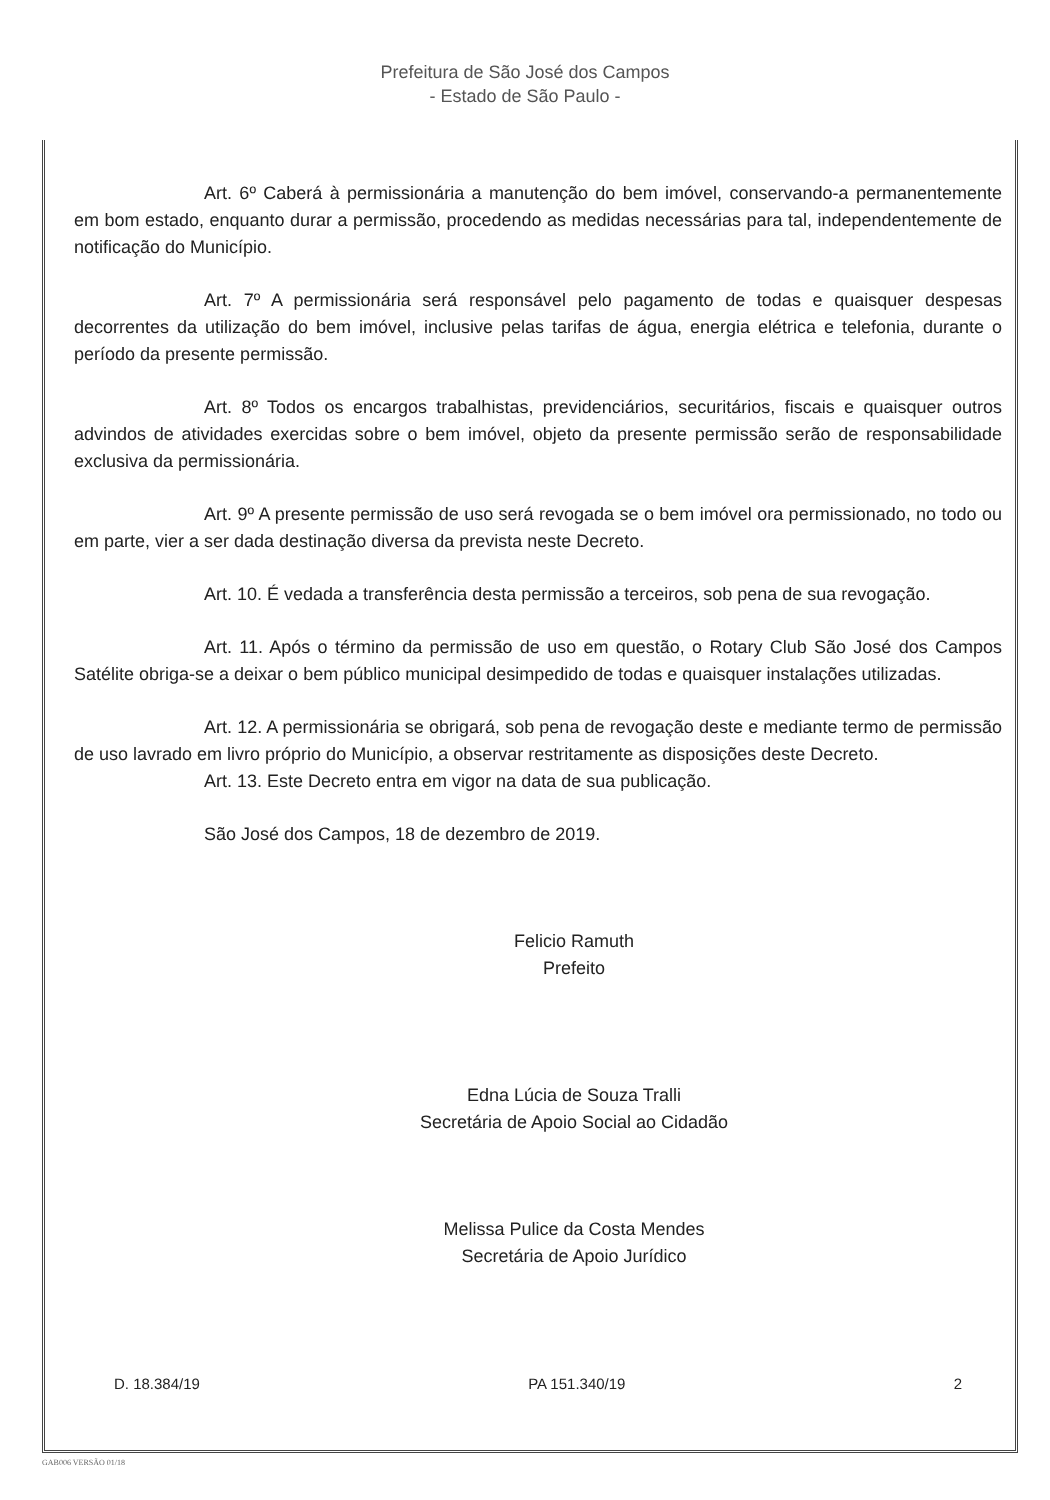Prefeitura de São José dos Campos
- Estado de São Paulo -
Art. 6º Caberá à permissionária a manutenção do bem imóvel, conservando-a permanentemente em bom estado, enquanto durar a permissão, procedendo as medidas necessárias para tal, independentemente de notificação do Município.
Art. 7º A permissionária será responsável pelo pagamento de todas e quaisquer despesas decorrentes da utilização do bem imóvel, inclusive pelas tarifas de água, energia elétrica e telefonia, durante o período da presente permissão.
Art. 8º Todos os encargos trabalhistas, previdenciários, securitários, fiscais e quaisquer outros advindos de atividades exercidas sobre o bem imóvel, objeto da presente permissão serão de responsabilidade exclusiva da permissionária.
Art. 9º A presente permissão de uso será revogada se o bem imóvel ora permissionado, no todo ou em parte, vier a ser dada destinação diversa da prevista neste Decreto.
Art. 10. É vedada a transferência desta permissão a terceiros, sob pena de sua revogação.
Art. 11. Após o término da permissão de uso em questão, o Rotary Club São José dos Campos Satélite obriga-se a deixar o bem público municipal desimpedido de todas e quaisquer instalações utilizadas.
Art. 12. A permissionária se obrigará, sob pena de revogação deste e mediante termo de permissão de uso lavrado em livro próprio do Município, a observar restritamente as disposições deste Decreto.
Art. 13. Este Decreto entra em vigor na data de sua publicação.
São José dos Campos, 18 de dezembro de 2019.
Felicio Ramuth
Prefeito
Edna Lúcia de Souza Tralli
Secretária de Apoio Social ao Cidadão
Melissa Pulice da Costa Mendes
Secretária de Apoio Jurídico
D. 18.384/19 PA 151.340/19 2
GAB006 VERSÃO 01/18